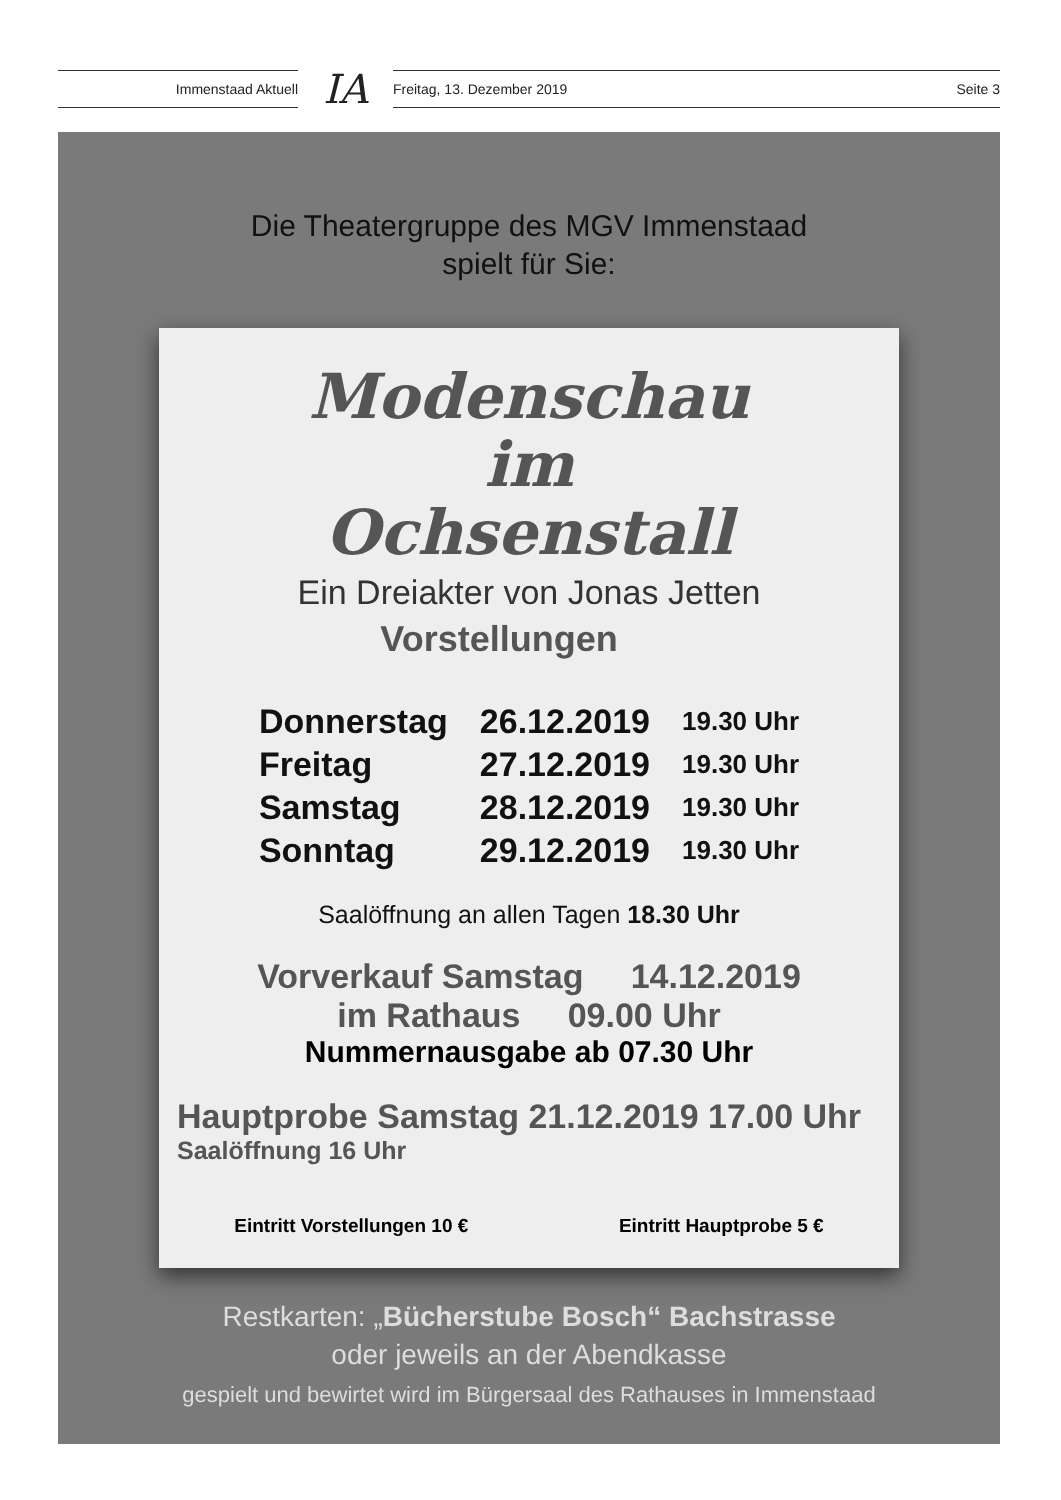Immenstaad Aktuell IA Freitag, 13. Dezember 2019 Seite 3
Die Theatergruppe des MGV Immenstaad
spielt für Sie:
Modenschau
im
Ochsenstall
Ein Dreiakter von Jonas Jetten
Vorstellungen
| Donnerstag | 26.12.2019 | 19.30 Uhr |
| Freitag | 27.12.2019 | 19.30 Uhr |
| Samstag | 28.12.2019 | 19.30 Uhr |
| Sonntag | 29.12.2019 | 19.30 Uhr |
Saalöffnung an allen Tagen 18.30 Uhr
Vorverkauf Samstag 14.12.2019
im Rathaus 09.00 Uhr
Nummernausgabe ab 07.30 Uhr
Hauptprobe Samstag 21.12.2019 17.00 Uhr
Saalöffnung 16 Uhr
Eintritt Vorstellungen 10 € Eintritt Hauptprobe 5 €
Restkarten: „Bücherstube Bosch“ Bachstrasse
oder jeweils an der Abendkasse
gespielt und bewirtet wird im Bürgersaal des Rathauses in Immenstaad